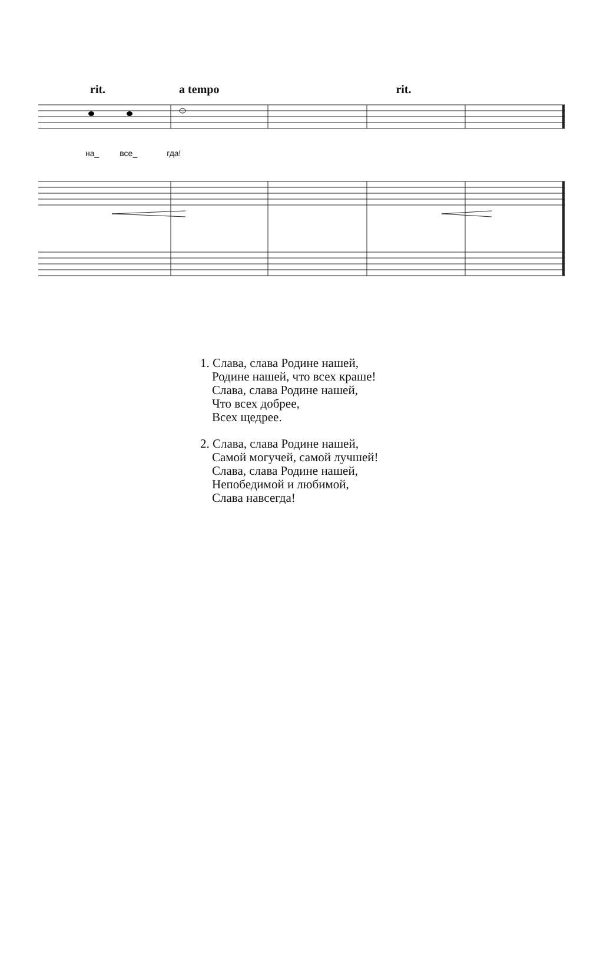rit. a tempo rit.
на_ все_ гда!
1. Слава, слава Родине нашей,
Родине нашей, что всех краше!
Слава, слава Родине нашей,
Что всех добрее,
Всех щедрее.
2. Слава, слава Родине нашей,
Самой могучей, самой лучшей!
Слава, слава Родине нашей,
Непобедимой и любимой,
Слава навсегда!